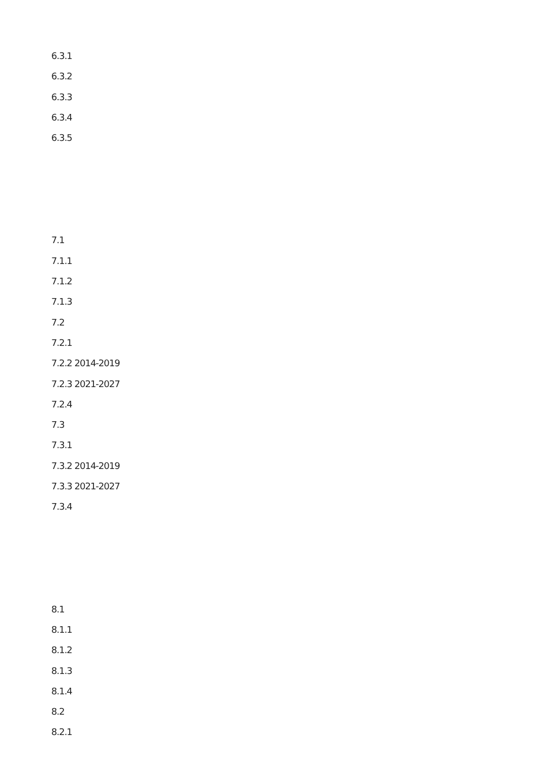6.3.1
6.3.2
6.3.3
6.3.4
6.3.5
7.1
7.1.1
7.1.2
7.1.3
7.2
7.2.1
7.2.2 2014-2019
7.2.3 2021-2027
7.2.4
7.3
7.3.1
7.3.2 2014-2019
7.3.3 2021-2027
7.3.4
8.1
8.1.1
8.1.2
8.1.3
8.1.4
8.2
8.2.1